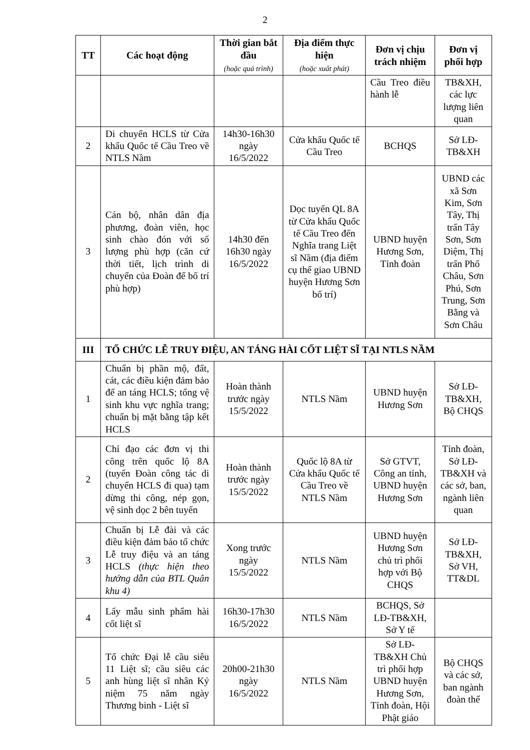2
| TT | Các hoạt động | Thời gian bắt đầu (hoặc quá trình) | Địa điểm thực hiện (hoặc xuất phát) | Đơn vị chịu trách nhiệm | Đơn vị phối hợp |
| --- | --- | --- | --- | --- | --- |
| | | | | Cầu Treo điều hành lễ | TB&XH, các lực lượng liên quan |
| 2 | Di chuyển HCLS từ Cửa khẩu Quốc tế Cầu Treo về NTLS Nầm | 14h30-16h30 ngày 16/5/2022 | Cửa khẩu Quốc tế Cầu Treo | BCHQS | Sở LĐ-TB&XH |
| 3 | Cán bộ, nhân dân địa phương, đoàn viên, học sinh chào đón với số lượng phù hợp (căn cứ thời tiết, lịch trình di chuyển của Đoàn để bố trí phù hợp) | 14h30 đến 16h30 ngày 16/5/2022 | Dọc tuyến QL 8A từ Cửa khẩu Quốc tế Cầu Treo đến Nghĩa trang Liệt sĩ Nầm (địa điểm cụ thể giao UBND huyện Hương Sơn bố trí) | UBND huyện Hương Sơn, Tỉnh đoàn | UBND các xã Sơn Kim, Sơn Tây, Thị trấn Tây Sơn, Sơn Diệm, Thị trấn Phố Châu, Sơn Phú, Sơn Trung, Sơn Bằng và Sơn Châu |
| III | TỔ CHỨC LỄ TRUY ĐIỆU, AN TÁNG HÀI CỐT LIỆT SĨ TẠI NTLS NẦM | | | | |
| 1 | Chuẩn bị phần mộ, đất, cát, các điều kiện đảm bảo để an táng HCLS; tổng vệ sinh khu vực nghĩa trang; chuẩn bị mặt bằng tập kết HCLS | Hoàn thành trước ngày 15/5/2022 | NTLS Nầm | UBND huyện Hương Sơn | Sở LĐ-TB&XH, Bộ CHQS |
| 2 | Chỉ đạo các đơn vị thi công trên quốc lộ 8A (tuyến Đoàn công tác di chuyển HCLS đi qua) tạm dừng thi công, nép gọn, vệ sinh dọc 2 bên tuyến | Hoàn thành trước ngày 15/5/2022 | Quốc lộ 8A từ Cửa khẩu Quốc tế Cầu Treo về NTLS Nầm | Sở GTVT, Công an tỉnh, UBND huyện Hương Sơn | Tỉnh đoàn, Sở LĐ-TB&XH và các sở, ban, ngành liên quan |
| 3 | Chuẩn bị Lễ đài và các điều kiện đảm bảo tổ chức Lễ truy điệu và an táng HCLS (thực hiện theo hướng dẫn của BTL Quân khu 4) | Xong trước ngày 15/5/2022 | NTLS Nầm | UBND huyện Hương Sơn chủ trì phối hợp với Bộ CHQS | Sở LĐ-TB&XH, Sở VH, TT&DL |
| 4 | Lấy mẫu sinh phẩm hài cốt liệt sĩ | 16h30-17h30 16/5/2022 | NTLS Nầm | BCHQS, Sở LĐ-TB&XH, Sở Y tế | |
| 5 | Tổ chức Đại lễ cầu siêu 11 Liệt sĩ; cầu siêu các anh hùng liệt sĩ nhân Kỷ niệm 75 năm ngày Thương binh - Liệt sĩ | 20h00-21h30 ngày 16/5/2022 | NTLS Nầm | Sở LĐ-TB&XH Chủ trì phối hợp UBND huyện Hương Sơn, Tỉnh đoàn, Hội Phật giáo | Bộ CHQS và các sở, ban ngành đoàn thể |